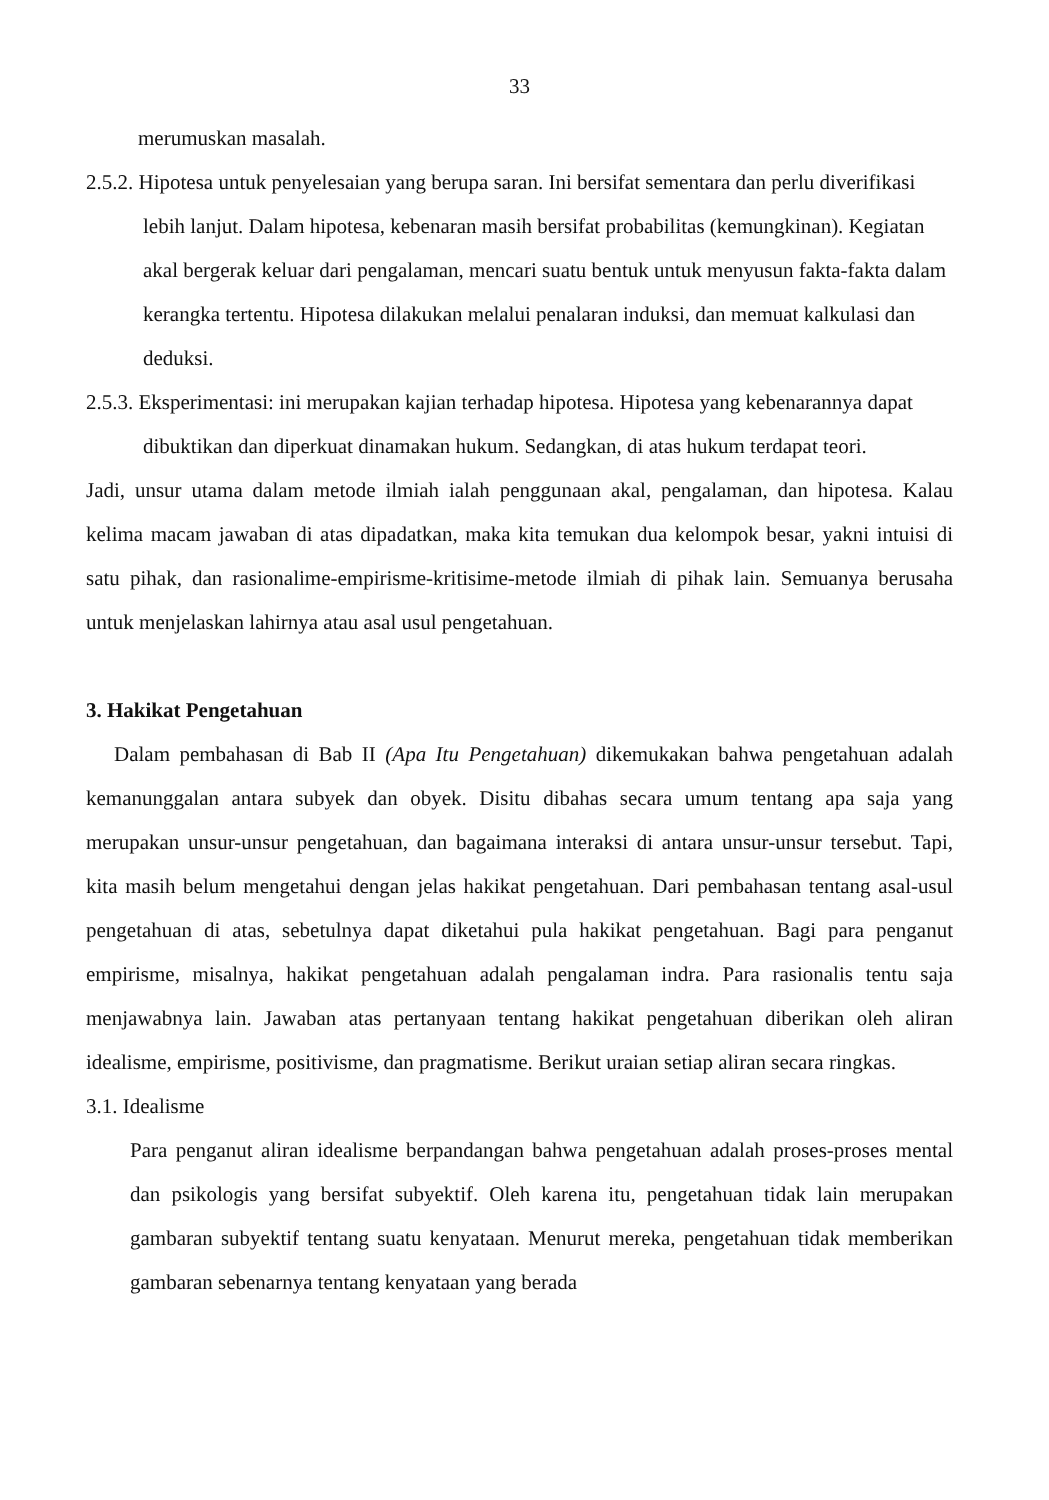33
merumuskan masalah.
2.5.2. Hipotesa untuk penyelesaian yang berupa saran. Ini bersifat sementara dan perlu diverifikasi lebih lanjut. Dalam hipotesa, kebenaran masih bersifat probabilitas (kemungkinan). Kegiatan akal bergerak keluar dari pengalaman, mencari suatu bentuk untuk menyusun fakta-fakta dalam kerangka tertentu. Hipotesa dilakukan melalui penalaran induksi, dan memuat kalkulasi dan deduksi.
2.5.3. Eksperimentasi: ini merupakan kajian terhadap hipotesa. Hipotesa yang kebenarannya dapat dibuktikan dan diperkuat dinamakan hukum. Sedangkan, di atas hukum terdapat teori.
Jadi, unsur utama dalam metode ilmiah ialah penggunaan akal, pengalaman, dan hipotesa. Kalau kelima macam jawaban di atas dipadatkan, maka kita temukan dua kelompok besar, yakni intuisi di satu pihak, dan rasionalime-empirisme-kritisime-metode ilmiah di pihak lain. Semuanya berusaha untuk menjelaskan lahirnya atau asal usul pengetahuan.
3. Hakikat Pengetahuan
Dalam pembahasan di Bab II (Apa Itu Pengetahuan) dikemukakan bahwa pengetahuan adalah kemanunggalan antara subyek dan obyek. Disitu dibahas secara umum tentang apa saja yang merupakan unsur-unsur pengetahuan, dan bagaimana interaksi di antara unsur-unsur tersebut. Tapi, kita masih belum mengetahui dengan jelas hakikat pengetahuan. Dari pembahasan tentang asal-usul pengetahuan di atas, sebetulnya dapat diketahui pula hakikat pengetahuan. Bagi para penganut empirisme, misalnya, hakikat pengetahuan adalah pengalaman indra. Para rasionalis tentu saja menjawabnya lain. Jawaban atas pertanyaan tentang hakikat pengetahuan diberikan oleh aliran idealisme, empirisme, positivisme, dan pragmatisme. Berikut uraian setiap aliran secara ringkas.
3.1. Idealisme
Para penganut aliran idealisme berpandangan bahwa pengetahuan adalah proses-proses mental dan psikologis yang bersifat subyektif. Oleh karena itu, pengetahuan tidak lain merupakan gambaran subyektif tentang suatu kenyataan. Menurut mereka, pengetahuan tidak memberikan gambaran sebenarnya tentang kenyataan yang berada